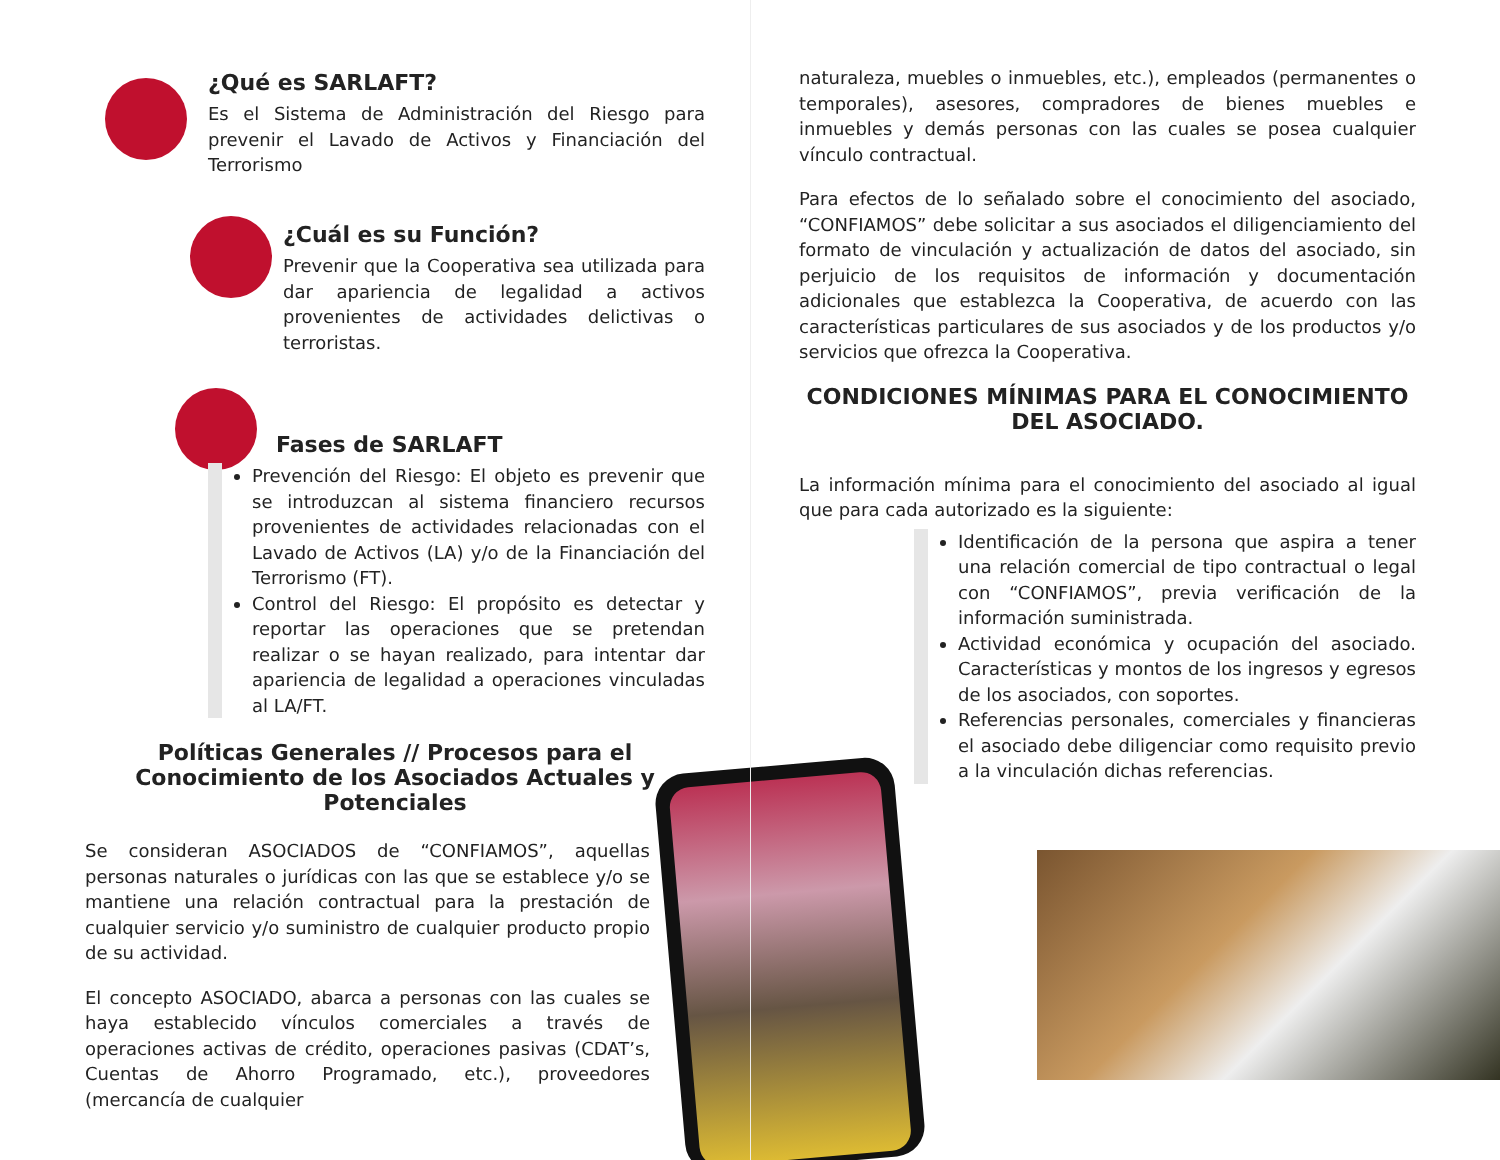¿Qué es SARLAFT?
Es el Sistema de Administración del Riesgo para prevenir el Lavado de Activos y Financiación del Terrorismo
¿Cuál es su Función?
Prevenir que la Cooperativa sea utilizada para dar apariencia de legalidad a activos provenientes de actividades delictivas o terroristas.
Fases de SARLAFT
Prevención del Riesgo: El objeto es prevenir que se introduzcan al sistema financiero recursos provenientes de actividades relacionadas con el Lavado de Activos (LA) y/o de la Financiación del Terrorismo (FT).
Control del Riesgo: El propósito es detectar y reportar las operaciones que se pretendan realizar o se hayan realizado, para intentar dar apariencia de legalidad a operaciones vinculadas al LA/FT.
Políticas Generales // Procesos para el Conocimiento de los Asociados Actuales y Potenciales
Se consideran ASOCIADOS de “CONFIAMOS”, aquellas personas naturales o jurídicas con las que se establece y/o se mantiene una relación contractual para la prestación de cualquier servicio y/o suministro de cualquier producto propio de su actividad.
El concepto ASOCIADO, abarca a personas con las cuales se haya establecido vínculos comerciales a través de operaciones activas de crédito, operaciones pasivas (CDAT’s, Cuentas de Ahorro Programado, etc.), proveedores (mercancía de cualquier
naturaleza, muebles o inmuebles, etc.), empleados (permanentes o temporales), asesores, compradores de bienes muebles e inmuebles y demás personas con las cuales se posea cualquier vínculo contractual.
Para efectos de lo señalado sobre el conocimiento del asociado, “CONFIAMOS” debe solicitar a sus asociados el diligenciamiento del formato de vinculación y actualización de datos del asociado, sin perjuicio de los requisitos de información y documentación adicionales que establezca la Cooperativa, de acuerdo con las características particulares de sus asociados y de los productos y/o servicios que ofrezca la Cooperativa.
CONDICIONES MÍNIMAS PARA EL CONOCIMIENTO DEL ASOCIADO.
La información mínima para el conocimiento del asociado al igual que para cada autorizado es la siguiente:
Identificación de la persona que aspira a tener una relación comercial de tipo contractual o legal con “CONFIAMOS”, previa verificación de la información suministrada.
Actividad económica y ocupación del asociado. Características y montos de los ingresos y egresos de los asociados, con soportes.
Referencias personales, comerciales y financieras el asociado debe diligenciar como requisito previo a la vinculación dichas referencias.